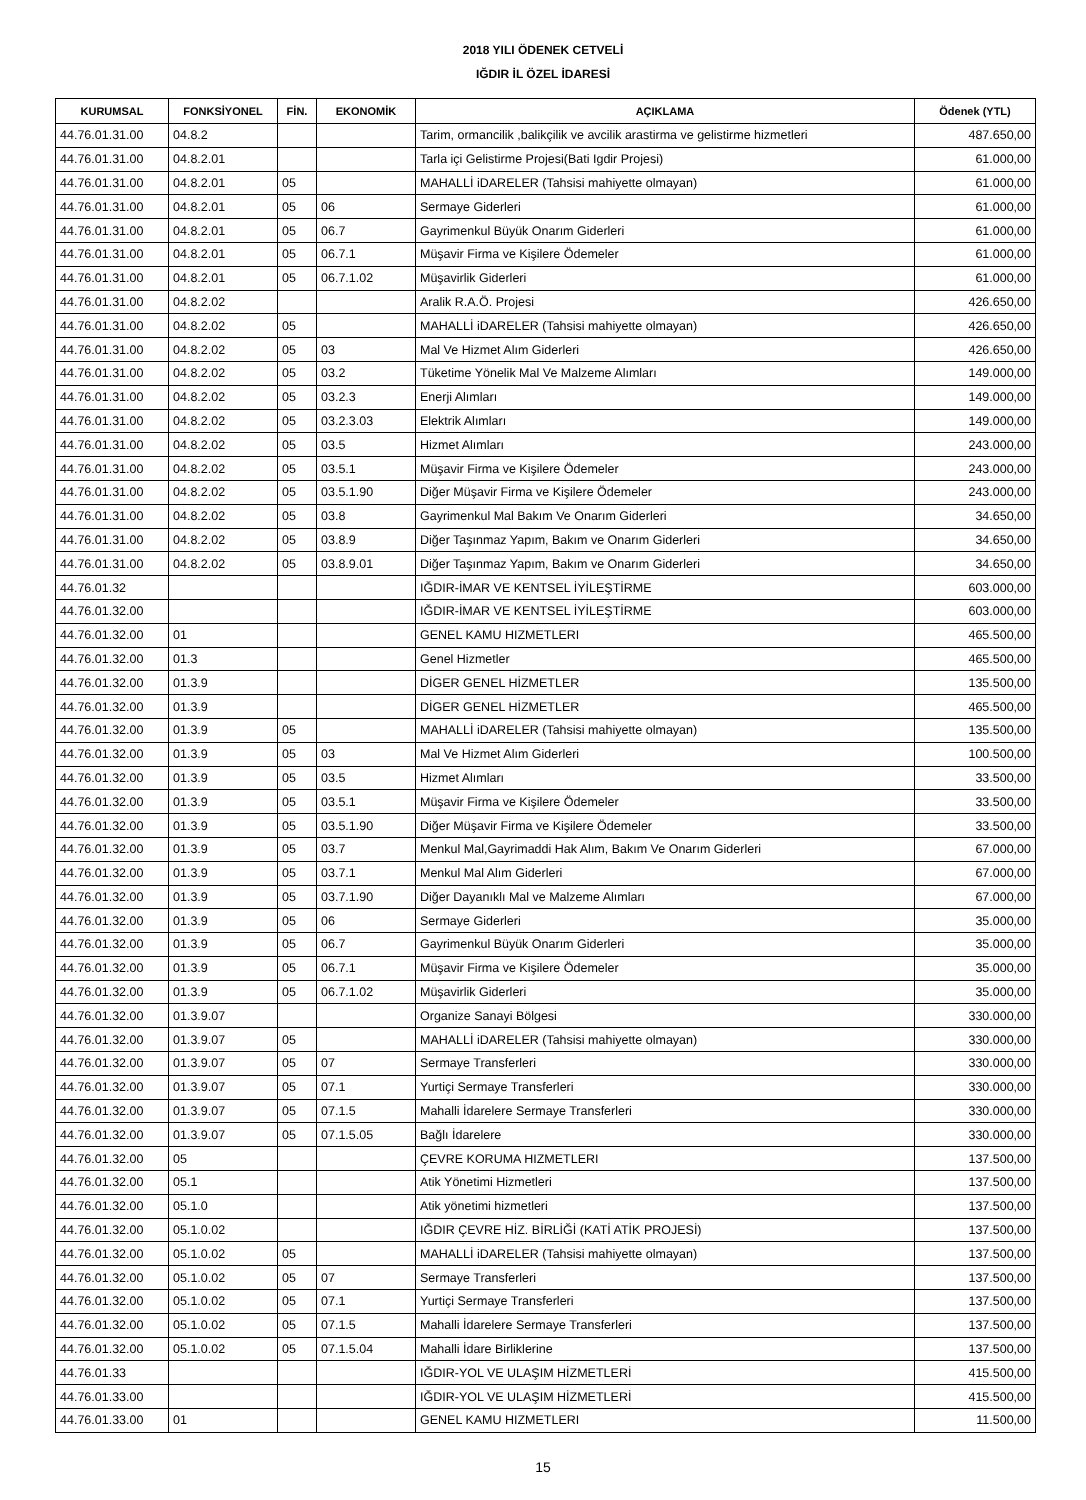2018 YILI ÖDENEK CETVELİ
IĞDIR İL ÖZEL İDARESİ
| KURUMSAL | FONKSİYONEL | FİN. | EKONOMİK | AÇIKLAMA | Ödenek (YTL) |
| --- | --- | --- | --- | --- | --- |
| 44.76.01.31.00 | 04.8.2 | | | Tarim, ormancilik ,balikçilik ve avcilik arastirma ve gelistirme hizmetleri | 487.650,00 |
| 44.76.01.31.00 | 04.8.2.01 | | | Tarla içi Gelistirme Projesi(Bati Igdir Projesi) | 61.000,00 |
| 44.76.01.31.00 | 04.8.2.01 | 05 | | MAHALLİ iDARELER (Tahsisi mahiyette olmayan) | 61.000,00 |
| 44.76.01.31.00 | 04.8.2.01 | 05 | 06 | Sermaye Giderleri | 61.000,00 |
| 44.76.01.31.00 | 04.8.2.01 | 05 | 06.7 | Gayrimenkul Büyük Onarım Giderleri | 61.000,00 |
| 44.76.01.31.00 | 04.8.2.01 | 05 | 06.7.1 | Müşavir Firma ve Kişilere Ödemeler | 61.000,00 |
| 44.76.01.31.00 | 04.8.2.01 | 05 | 06.7.1.02 | Müşavirlik Giderleri | 61.000,00 |
| 44.76.01.31.00 | 04.8.2.02 | | | Aralik R.A.Ö. Projesi | 426.650,00 |
| 44.76.01.31.00 | 04.8.2.02 | 05 | | MAHALLİ iDARELER (Tahsisi mahiyette olmayan) | 426.650,00 |
| 44.76.01.31.00 | 04.8.2.02 | 05 | 03 | Mal Ve Hizmet Alım Giderleri | 426.650,00 |
| 44.76.01.31.00 | 04.8.2.02 | 05 | 03.2 | Tüketime Yönelik Mal Ve Malzeme Alımları | 149.000,00 |
| 44.76.01.31.00 | 04.8.2.02 | 05 | 03.2.3 | Enerji Alımları | 149.000,00 |
| 44.76.01.31.00 | 04.8.2.02 | 05 | 03.2.3.03 | Elektrik Alımları | 149.000,00 |
| 44.76.01.31.00 | 04.8.2.02 | 05 | 03.5 | Hizmet Alımları | 243.000,00 |
| 44.76.01.31.00 | 04.8.2.02 | 05 | 03.5.1 | Müşavir Firma ve Kişilere Ödemeler | 243.000,00 |
| 44.76.01.31.00 | 04.8.2.02 | 05 | 03.5.1.90 | Diğer Müşavir Firma ve Kişilere Ödemeler | 243.000,00 |
| 44.76.01.31.00 | 04.8.2.02 | 05 | 03.8 | Gayrimenkul Mal Bakım Ve Onarım Giderleri | 34.650,00 |
| 44.76.01.31.00 | 04.8.2.02 | 05 | 03.8.9 | Diğer Taşınmaz Yapım, Bakım ve Onarım Giderleri | 34.650,00 |
| 44.76.01.31.00 | 04.8.2.02 | 05 | 03.8.9.01 | Diğer Taşınmaz Yapım, Bakım ve Onarım Giderleri | 34.650,00 |
| 44.76.01.32 | | | | IĞDIR-İMAR VE KENTSEL İYİLEŞTİRME | 603.000,00 |
| 44.76.01.32.00 | | | | IĞDIR-İMAR VE KENTSEL İYİLEŞTİRME | 603.000,00 |
| 44.76.01.32.00 | 01 | | | GENEL KAMU HIZMETLERI | 465.500,00 |
| 44.76.01.32.00 | 01.3 | | | Genel Hizmetler | 465.500,00 |
| 44.76.01.32.00 | 01.3.9 | | | DİGER GENEL HİZMETLER | 135.500,00 |
| 44.76.01.32.00 | 01.3.9 | | | DİGER GENEL HİZMETLER | 465.500,00 |
| 44.76.01.32.00 | 01.3.9 | 05 | | MAHALLİ iDARELER (Tahsisi mahiyette olmayan) | 135.500,00 |
| 44.76.01.32.00 | 01.3.9 | 05 | 03 | Mal Ve Hizmet Alım Giderleri | 100.500,00 |
| 44.76.01.32.00 | 01.3.9 | 05 | 03.5 | Hizmet Alımları | 33.500,00 |
| 44.76.01.32.00 | 01.3.9 | 05 | 03.5.1 | Müşavir Firma ve Kişilere Ödemeler | 33.500,00 |
| 44.76.01.32.00 | 01.3.9 | 05 | 03.5.1.90 | Diğer Müşavir Firma ve Kişilere Ödemeler | 33.500,00 |
| 44.76.01.32.00 | 01.3.9 | 05 | 03.7 | Menkul Mal,Gayrimaddi Hak Alım, Bakım Ve Onarım Giderleri | 67.000,00 |
| 44.76.01.32.00 | 01.3.9 | 05 | 03.7.1 | Menkul Mal Alım Giderleri | 67.000,00 |
| 44.76.01.32.00 | 01.3.9 | 05 | 03.7.1.90 | Diğer Dayanıklı Mal ve Malzeme Alımları | 67.000,00 |
| 44.76.01.32.00 | 01.3.9 | 05 | 06 | Sermaye Giderleri | 35.000,00 |
| 44.76.01.32.00 | 01.3.9 | 05 | 06.7 | Gayrimenkul Büyük Onarım Giderleri | 35.000,00 |
| 44.76.01.32.00 | 01.3.9 | 05 | 06.7.1 | Müşavir Firma ve Kişilere Ödemeler | 35.000,00 |
| 44.76.01.32.00 | 01.3.9 | 05 | 06.7.1.02 | Müşavirlik Giderleri | 35.000,00 |
| 44.76.01.32.00 | 01.3.9.07 | | | Organize Sanayi Bölgesi | 330.000,00 |
| 44.76.01.32.00 | 01.3.9.07 | 05 | | MAHALLİ iDARELER (Tahsisi mahiyette olmayan) | 330.000,00 |
| 44.76.01.32.00 | 01.3.9.07 | 05 | 07 | Sermaye Transferleri | 330.000,00 |
| 44.76.01.32.00 | 01.3.9.07 | 05 | 07.1 | Yurtiçi Sermaye Transferleri | 330.000,00 |
| 44.76.01.32.00 | 01.3.9.07 | 05 | 07.1.5 | Mahalli İdarelere Sermaye Transferleri | 330.000,00 |
| 44.76.01.32.00 | 01.3.9.07 | 05 | 07.1.5.05 | Bağlı İdarelere | 330.000,00 |
| 44.76.01.32.00 | 05 | | | ÇEVRE KORUMA HIZMETLERI | 137.500,00 |
| 44.76.01.32.00 | 05.1 | | | Atik Yönetimi Hizmetleri | 137.500,00 |
| 44.76.01.32.00 | 05.1.0 | | | Atik yönetimi hizmetleri | 137.500,00 |
| 44.76.01.32.00 | 05.1.0.02 | | | IĞDIR ÇEVRE HİZ. BİRLİĞİ (KATİ ATİK PROJESİ) | 137.500,00 |
| 44.76.01.32.00 | 05.1.0.02 | 05 | | MAHALLİ iDARELER (Tahsisi mahiyette olmayan) | 137.500,00 |
| 44.76.01.32.00 | 05.1.0.02 | 05 | 07 | Sermaye Transferleri | 137.500,00 |
| 44.76.01.32.00 | 05.1.0.02 | 05 | 07.1 | Yurtiçi Sermaye Transferleri | 137.500,00 |
| 44.76.01.32.00 | 05.1.0.02 | 05 | 07.1.5 | Mahalli İdarelere Sermaye Transferleri | 137.500,00 |
| 44.76.01.32.00 | 05.1.0.02 | 05 | 07.1.5.04 | Mahalli İdare Birliklerine | 137.500,00 |
| 44.76.01.33 | | | | IĞDIR-YOL VE ULAŞIM HİZMETLERİ | 415.500,00 |
| 44.76.01.33.00 | | | | IĞDIR-YOL VE ULAŞIM HİZMETLERİ | 415.500,00 |
| 44.76.01.33.00 | 01 | | | GENEL KAMU HIZMETLERI | 11.500,00 |
15